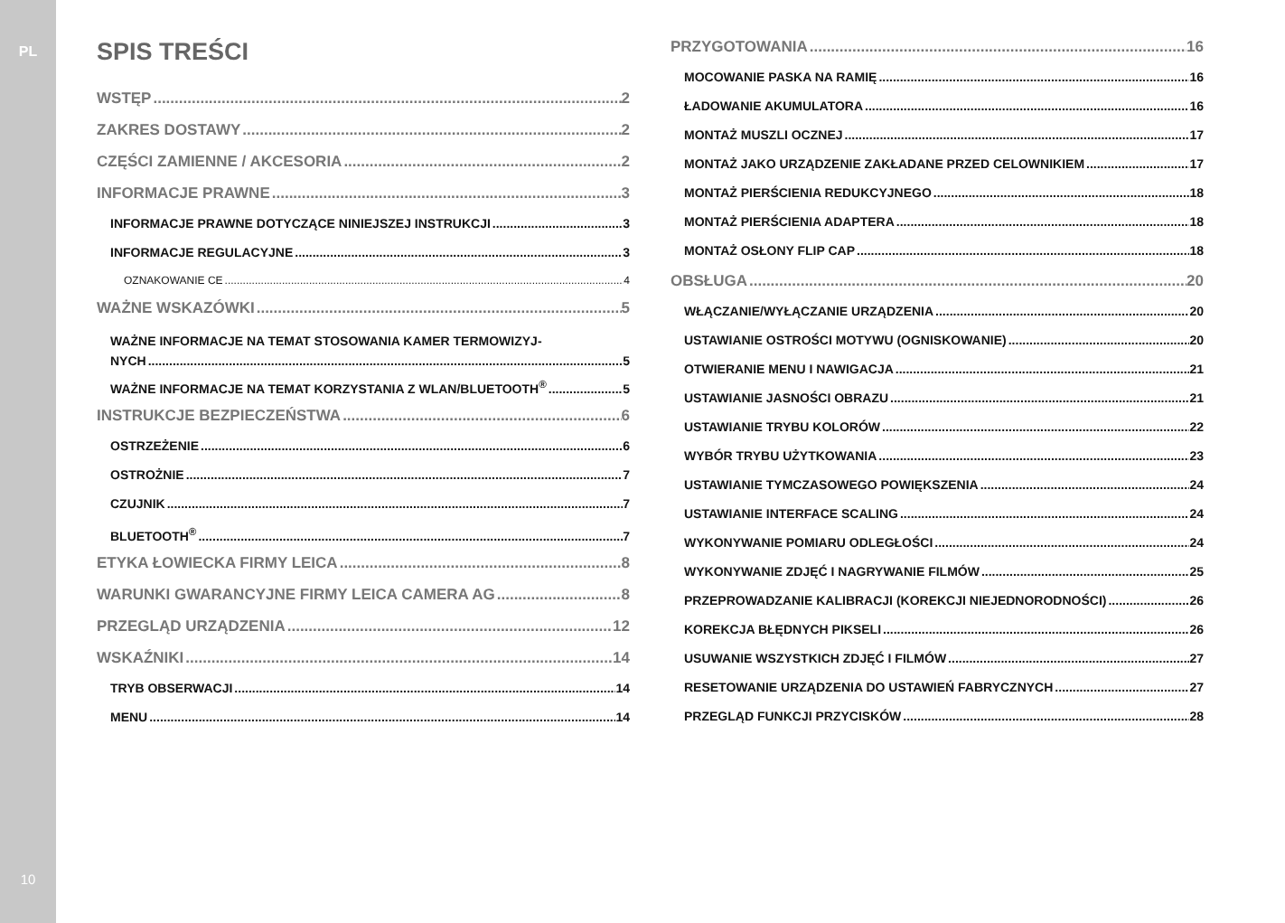PL
10
SPIS TREŚCI
WSTĘP 2
ZAKRES DOSTAWY 2
CZĘŚCI ZAMIENNE / AKCESORIA 2
INFORMACJE PRAWNE 3
INFORMACJE PRAWNE DOTYCZĄCE NINIEJSZEJ INSTRUKCJI 3
INFORMACJE REGULACYJNE 3
OZNAKOWANIE CE 4
WAŻNE WSKAZÓWKI 5
WAŻNE INFORMACJE NA TEMAT STOSOWANIA KAMER TERMOWIZYJ-
NYCH 5
WAŻNE INFORMACJE NA TEMAT KORZYSTANIA Z WLAN/BLUETOOTH<sup>®</sup> 5
INSTRUKCJE BEZPIECZEŃSTWA 6
OSTRZEŻENIE 6
OSTROŻNIE 7
CZUJNIK 7
BLUETOOTH<sup>®</sup> 7
ETYKA ŁOWIECKA FIRMY LEICA 8
WARUNKI GWARANCYJNE FIRMY LEICA CAMERA AG 8
PRZEGLĄD URZĄDZENIA 12
WSKAŹNIKI 14
TRYB OBSERWACJI 14
MENU 14
PRZYGOTOWANIA 16
MOCOWANIE PASKA NA RAMIĘ 16
ŁADOWANIE AKUMULATORA 16
MONTAŻ MUSZLI OCZNEJ 17
MONTAŻ JAKO URZĄDZENIE ZAKŁADANE PRZED CELOWNIKIEM 17
MONTAŻ PIERŚCIENIA REDUKCYJNEGO 18
MONTAŻ PIERŚCIENIA ADAPTERA 18
MONTAŻ OSŁONY FLIP CAP 18
OBSŁUGA 20
WŁĄCZANIE/WYŁĄCZANIE URZĄDZENIA 20
USTAWIANIE OSTROŚCI MOTYWU (OGNISKOWANIE) 20
OTWIERANIE MENU I NAWIGACJA 21
USTAWIANIE JASNOŚCI OBRAZU 21
USTAWIANIE TRYBU KOLORÓW 22
WYBÓR TRYBU UŻYTKOWANIA 23
USTAWIANIE TYMCZASOWEGO POWIĘKSZENIA 24
USTAWIANIE INTERFACE SCALING 24
WYKONYWANIE POMIARU ODLEGŁOŚCI 24
WYKONYWANIE ZDJĘĆ I NAGRYWANIE FILMÓW 25
PRZEPROWADZANIE KALIBRACJI (KOREKCJI NIEJEDNORODNOŚCI) 26
KOREKCJA BŁĘDNYCH PIKSELI 26
USUWANIE WSZYSTKICH ZDJĘĆ I FILMÓW 27
RESETOWANIE URZĄDZENIA DO USTAWIEŃ FABRYCZNYCH 27
PRZEGLĄD FUNKCJI PRZYCISKÓW 28